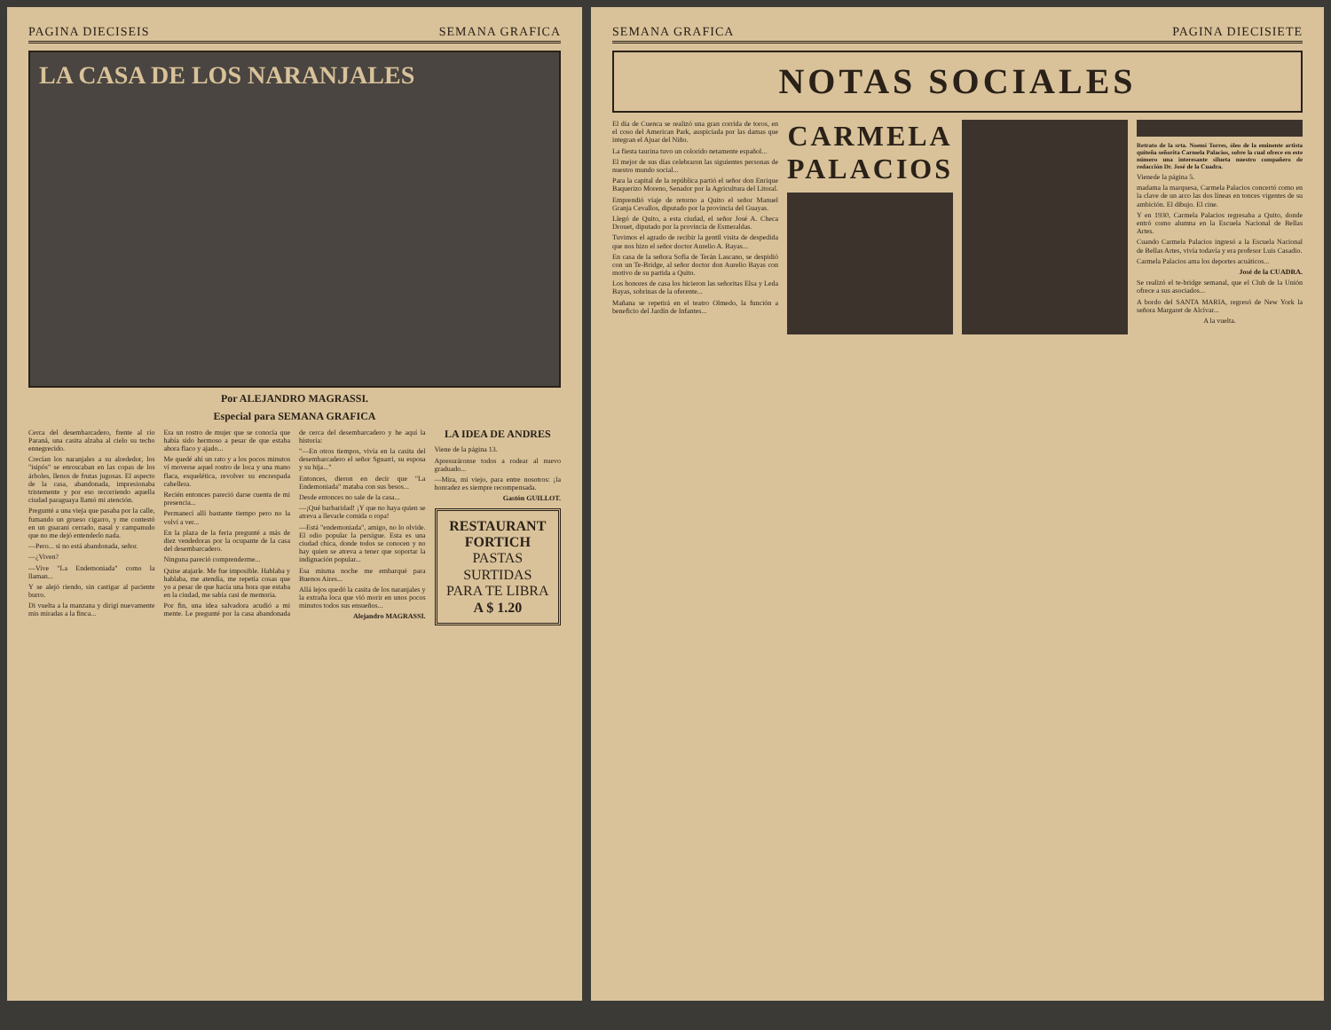PAGINA DIECISEIS SEMANA GRAFICA
LA CASA DE LOS NARANJALES
Por ALEJANDRO MAGRASSI.
Especial para SEMANA GRAFICA
Cerca del desembarcadero, frente al río Paraná, una casita alzaba al cielo su techo ennegrecido.
Crecían los naranjales a su alrededor, los "isipós" se enroscaban en las copas de los árboles, llenos de frutas jugosas. El aspecto de la casa, abandonada, impresionaba tristemente y por eso recorriendo aquella ciudad paraguaya llamó mi atención.
Pregunté a una vieja que pasaba por la calle, fumando un grueso cigarro, y me contestó en un guaraní cerrado, nasal y campanudo que no me dejó entenderlo nada.
—Pero... si no está abandonada, señor.
—¿Viven?
—Vive "La Endemoniada" como la llaman...
Y se alejó riendo, sin castigar al paciente burro.
Di vuelta a la manzana y dirigí nuevamente mis miradas a la finca...
Era un rostro de mujer que se conocía que había sido hermoso a pesar de que estaba ahora flaco y ajado...
Me quedé ahí un rato y a los pocos minutos ví moverse aquel rostro de loca y una mano flaca, esquelética, revolver su encrespada cabellera.
Recién entonces pareció darse cuenta de mi presencia...
Permanecí allí bastante tiempo pero no la volví a ver...
En la plaza de la feria pregunté a más de diez vendedoras por la ocupante de la casa del desembarcadero.
Ninguna pareció comprenderme...
Quise atajarle. Me fue imposible. Hablaba y hablaba, me atendía, me repetía cosas que yo a pesar de que hacía una hora que estaba en la ciudad, me sabía casi de memoria.
Por fin, una idea salvadora acudió a mi mente. Le pregunté por la casa abandonada de cerca del desembarcadero y he aquí la historia:
"—En otros tiempos, vivía en la casita del desembarcadero el señor Sguarri, su esposa y su hija..."
Entonces, dieron en decir que "La Endemoniada" mataba con sus besos...
Desde entonces no sale de la casa...
—¡Qué barbaridad! ¡Y que no haya quien se atreva a llevarle comida o ropa!
—Está "endemoniada", amigo, no lo olvide. El odio popular la persigue. Esta es una ciudad chica, donde todos se conocen y no hay quien se atreva a tener que soportar la indignación popular...
Esa misma noche me embarqué para Buenos Aires...
Allá lejos quedó la casita de los naranjales y la extraña loca que vió morir en unos pocos minutos todos sus ensueños...
Alejandro MAGRASSI.
LA IDEA DE ANDRES
Viene de la página 13.
Apresuráronse todos a rodear al nuevo graduado...
—Mira, mi viejo, para entre nosotros: ¡la honradez es siempre recompensada.
Gastón GUILLOT.
RESTAURANT FORTICH
PASTAS SURTIDAS PARA TE LIBRA
A $ 1.20
SEMANA GRAFICA PAGINA DIECISIETE
NOTAS SOCIALES
El día de Cuenca se realizó una gran corrida de toros, en el coso del American Park, auspiciada por las damas que integran el Ajuar del Niño.
La fiesta taurina tuvo un colorido netamente español...
El mejor de sus días celebraron las siguientes personas de nuestro mundo social...
Para la capital de la república partió el señor don Enrique Baquerizo Moreno, Senador por la Agricultura del Litoral.
Emprendió viaje de retorno a Quito el señor Manuel Granja Cevallos, diputado por la provincia del Guayas.
Llegó de Quito, a esta ciudad, el señor José A. Checa Drouet, diputado por la provincia de Esmeraldas.
Tuvimos el agrado de recibir la gentil visita de despedida que nos hizo el señor doctor Aurelio A. Bayas...
En casa de la señora Sofía de Terán Lascano, se despidió con un Te-Bridge, al señor doctor don Aurelio Bayas con motivo de su partida a Quito.
Los honores de casa los hicieron las señoritas Elsa y Leda Bayas, sobrinas de la oferente...
Mañana se repetirá en el teatro Olmedo, la función a beneficio del Jardín de Infantes...
CARMELA PALACIOS
Retrato de la srta. Noemí Torres, óleo de la eminente artista quiteña señorita Carmela Palacios, sobre la cual ofrece en este número una interesante silueta nuestro compañero de redacción Dr. José de la Cuadra.
Vienede la página 5.
madama la marquesa, Carmela Palacios concertó como en la clave de un arco las dos líneas en tonces vigentes de su ambición. El dibujo. El cine.
Y en 1930, Carmela Palacios regresaba a Quito, donde entró como alumna en la Escuela Nacional de Bellas Artes.
Cuando Carmela Palacios ingresó a la Escuela Nacional de Bellas Artes, vivía todavía y era profesor Luis Casadio.
Carmela Palacios ama los deportes acuáticos...
José de la CUADRA.
Se realizó el te-bridge semanal, que el Club de la Unión ofrece a sus asociados...
A bordo del SANTA MARIA, regresó de New York la señora Margaret de Alcívar...
A la vuelta.